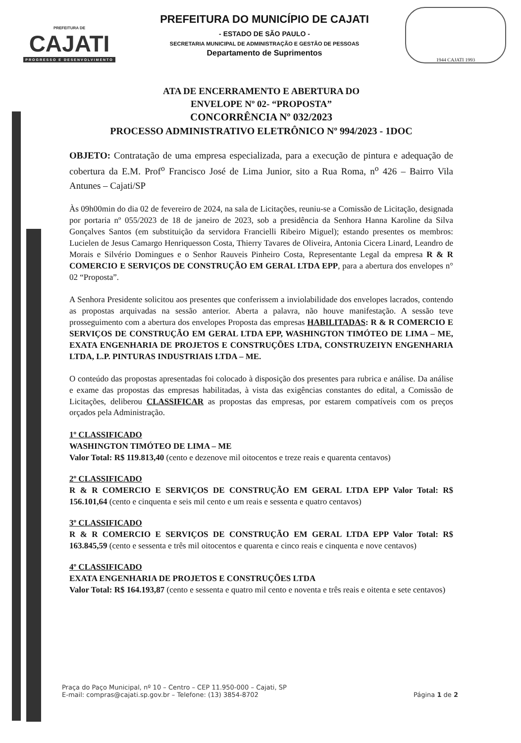PREFEITURA DE
CAJATI
PROGRESSO E DESENVOLVIMENTO
PREFEITURA DO MUNICÍPIO DE CAJATI
- ESTADO DE SÃO PAULO -
SECRETARIA MUNICIPAL DE ADMINISTRAÇÃO E GESTÃO DE PESSOAS
Departamento de Suprimentos
1944 CAJATI 1993
ATA DE ENCERRAMENTO E ABERTURA DO
ENVELOPE Nº 02- “PROPOSTA”
CONCORRÊNCIA Nº 032/2023
PROCESSO ADMINISTRATIVO ELETRÔNICO Nº 994/2023 - 1DOC
OBJETO: Contratação de uma empresa especializada, para a execução de pintura e adequação de cobertura da E.M. Prof<sup>o</sup> Francisco José de Lima Junior, sito a Rua Roma, n<sup>o</sup> 426 – Bairro Vila Antunes – Cajati/SP
Às 09h00min do dia 02 de fevereiro de 2024, na sala de Licitações, reuniu-se a Comissão de Licitação, designada por portaria nº 055/2023 de 18 de janeiro de 2023, sob a presidência da Senhora Hanna Karoline da Silva Gonçalves Santos (em substituição da servidora Francielli Ribeiro Miguel); estando presentes os membros: Lucielen de Jesus Camargo Henriquesson Costa, Thierry Tavares de Oliveira, Antonia Cicera Linard, Leandro de Morais e Silvério Domingues e o Senhor Rauveis Pinheiro Costa, Representante Legal da empresa R & R COMERCIO E SERVIÇOS DE CONSTRUÇÃO EM GERAL LTDA EPP, para a abertura dos envelopes n° 02 “Proposta”.
A Senhora Presidente solicitou aos presentes que conferissem a inviolabilidade dos envelopes lacrados, contendo as propostas arquivadas na sessão anterior. Aberta a palavra, não houve manifestação. A sessão teve prosseguimento com a abertura dos envelopes Proposta das empresas HABILITADAS: R & R COMERCIO E SERVIÇOS DE CONSTRUÇÃO EM GERAL LTDA EPP, WASHINGTON TIMÓTEO DE LIMA – ME, EXATA ENGENHARIA DE PROJETOS E CONSTRUÇÕES LTDA, CONSTRUZEIYN ENGENHARIA LTDA, L.P. PINTURAS INDUSTRIAIS LTDA – ME.
O conteúdo das propostas apresentadas foi colocado à disposição dos presentes para rubrica e análise. Da análise e exame das propostas das empresas habilitadas, à vista das exigências constantes do edital, a Comissão de Licitações, deliberou CLASSIFICAR as propostas das empresas, por estarem compatíveis com os preços orçados pela Administração.
1º CLASSIFICADO
WASHINGTON TIMÓTEO DE LIMA – ME
Valor Total: R$ 119.813,40 (cento e dezenove mil oitocentos e treze reais e quarenta centavos)
2º CLASSIFICADO
R & R COMERCIO E SERVIÇOS DE CONSTRUÇÃO EM GERAL LTDA EPP Valor Total: R$ 156.101,64 (cento e cinquenta e seis mil cento e um reais e sessenta e quatro centavos)
3º CLASSIFICADO
R & R COMERCIO E SERVIÇOS DE CONSTRUÇÃO EM GERAL LTDA EPP Valor Total: R$ 163.845,59 (cento e sessenta e três mil oitocentos e quarenta e cinco reais e cinquenta e nove centavos)
4º CLASSIFICADO
EXATA ENGENHARIA DE PROJETOS E CONSTRUÇÕES LTDA
Valor Total: R$ 164.193,87 (cento e sessenta e quatro mil cento e noventa e três reais e oitenta e sete centavos)
Praça do Paço Municipal, nº 10 – Centro – CEP 11.950-000 – Cajati, SP
E-mail: compras@cajati.sp.gov.br – Telefone: (13) 3854-8702
Página 1 de 2